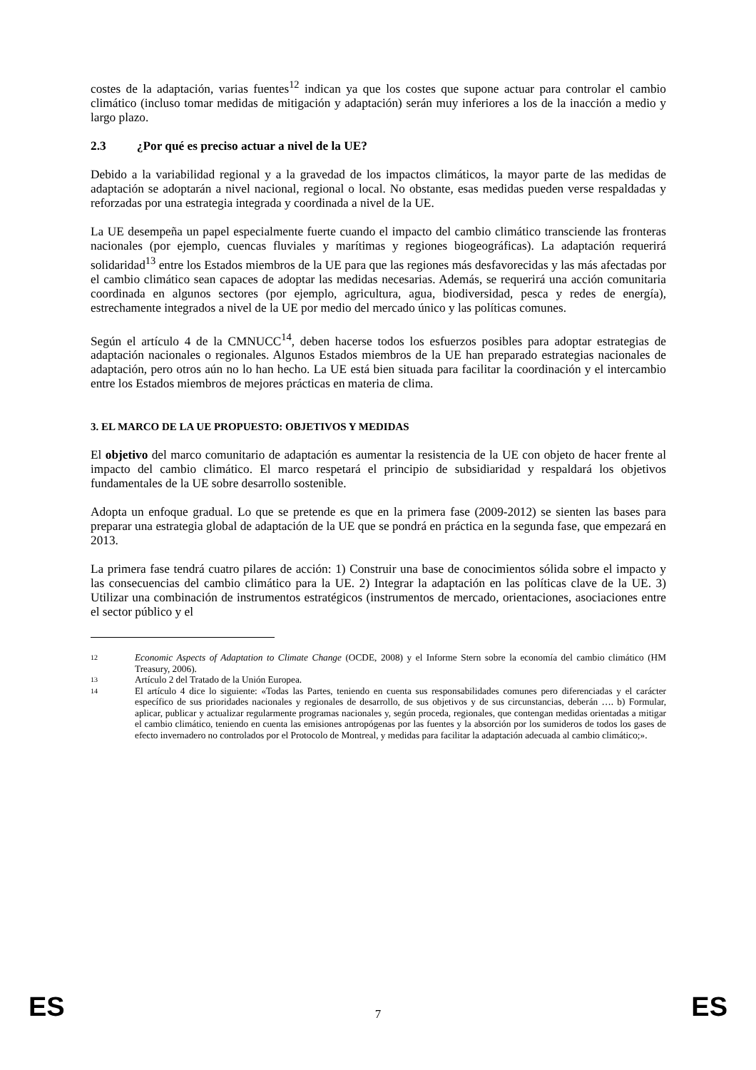costes de la adaptación, varias fuentes<sup>12</sup> indican ya que los costes que supone actuar para controlar el cambio climático (incluso tomar medidas de mitigación y adaptación) serán muy inferiores a los de la inacción a medio y largo plazo.
2.3 ¿Por qué es preciso actuar a nivel de la UE?
Debido a la variabilidad regional y a la gravedad de los impactos climáticos, la mayor parte de las medidas de adaptación se adoptarán a nivel nacional, regional o local. No obstante, esas medidas pueden verse respaldadas y reforzadas por una estrategia integrada y coordinada a nivel de la UE.
La UE desempeña un papel especialmente fuerte cuando el impacto del cambio climático transciende las fronteras nacionales (por ejemplo, cuencas fluviales y marítimas y regiones biogeográficas). La adaptación requerirá solidaridad<sup>13</sup> entre los Estados miembros de la UE para que las regiones más desfavorecidas y las más afectadas por el cambio climático sean capaces de adoptar las medidas necesarias. Además, se requerirá una acción comunitaria coordinada en algunos sectores (por ejemplo, agricultura, agua, biodiversidad, pesca y redes de energía), estrechamente integrados a nivel de la UE por medio del mercado único y las políticas comunes.
Según el artículo 4 de la CMNUCC<sup>14</sup>, deben hacerse todos los esfuerzos posibles para adoptar estrategias de adaptación nacionales o regionales. Algunos Estados miembros de la UE han preparado estrategias nacionales de adaptación, pero otros aún no lo han hecho. La UE está bien situada para facilitar la coordinación y el intercambio entre los Estados miembros de mejores prácticas en materia de clima.
3. EL MARCO DE LA UE PROPUESTO: OBJETIVOS Y MEDIDAS
El objetivo del marco comunitario de adaptación es aumentar la resistencia de la UE con objeto de hacer frente al impacto del cambio climático. El marco respetará el principio de subsidiaridad y respaldará los objetivos fundamentales de la UE sobre desarrollo sostenible.
Adopta un enfoque gradual. Lo que se pretende es que en la primera fase (2009-2012) se sienten las bases para preparar una estrategia global de adaptación de la UE que se pondrá en práctica en la segunda fase, que empezará en 2013.
La primera fase tendrá cuatro pilares de acción: 1) Construir una base de conocimientos sólida sobre el impacto y las consecuencias del cambio climático para la UE. 2) Integrar la adaptación en las políticas clave de la UE. 3) Utilizar una combinación de instrumentos estratégicos (instrumentos de mercado, orientaciones, asociaciones entre el sector público y el
12 Economic Aspects of Adaptation to Climate Change (OCDE, 2008) y el Informe Stern sobre la economía del cambio climático (HM Treasury, 2006).
13 Artículo 2 del Tratado de la Unión Europea.
14 El artículo 4 dice lo siguiente: «Todas las Partes, teniendo en cuenta sus responsabilidades comunes pero diferenciadas y el carácter específico de sus prioridades nacionales y regionales de desarrollo, de sus objetivos y de sus circunstancias, deberán …. b) Formular, aplicar, publicar y actualizar regularmente programas nacionales y, según proceda, regionales, que contengan medidas orientadas a mitigar el cambio climático, teniendo en cuenta las emisiones antropógenas por las fuentes y la absorción por los sumideros de todos los gases de efecto invernadero no controlados por el Protocolo de Montreal, y medidas para facilitar la adaptación adecuada al cambio climático;».
ES 7 ES